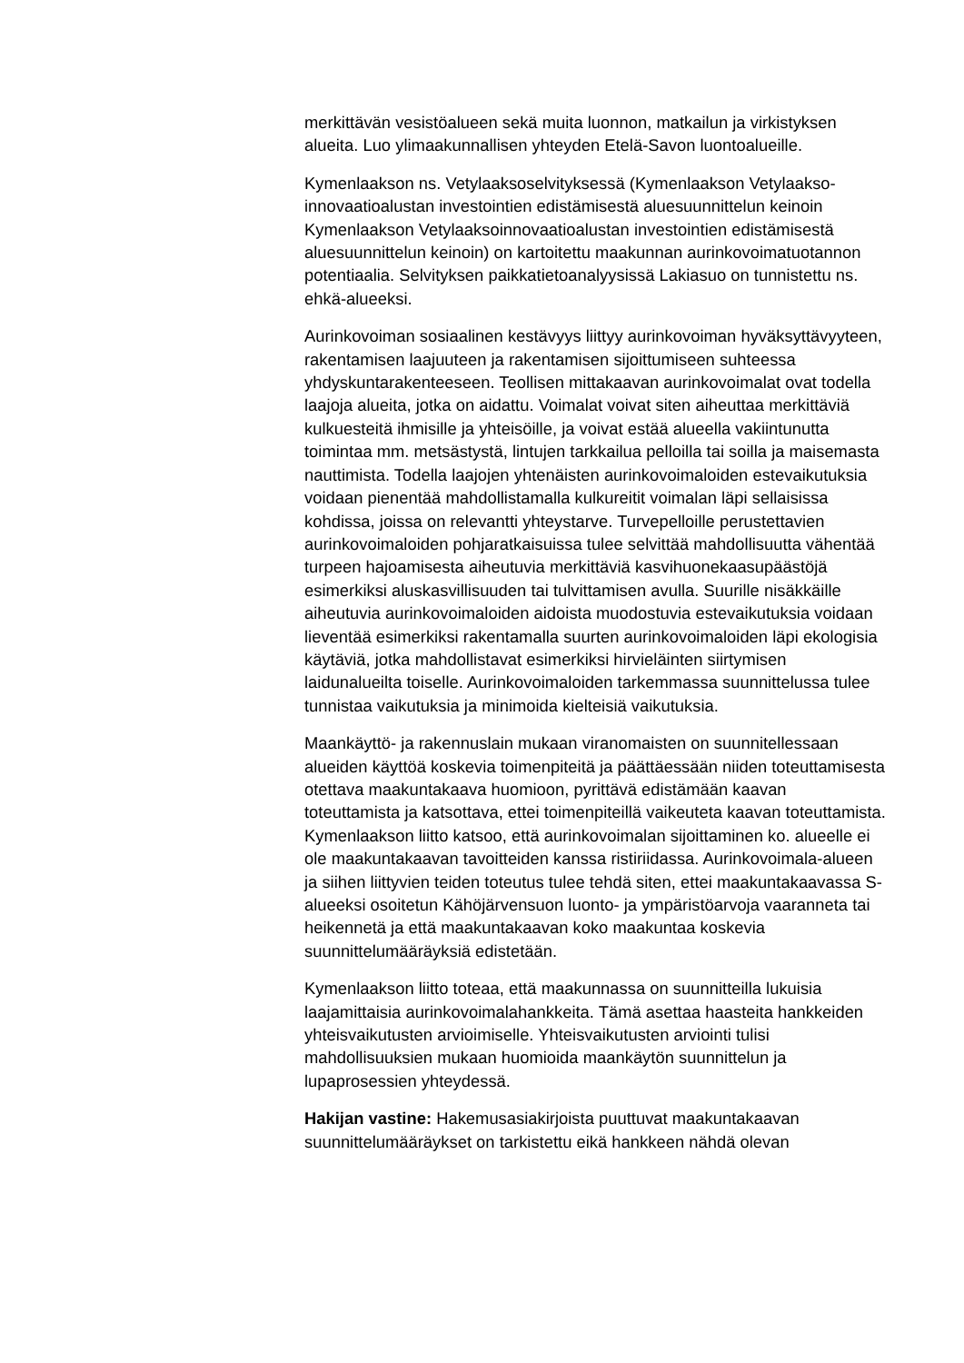merkittävän vesistöalueen sekä muita luonnon, matkailun ja virkistyksen alueita. Luo ylimaakunnallisen yhteyden Etelä-Savon luontoalueille.
Kymenlaakson ns. Vetylaaksoselvityksessä (Kymenlaakson Vetylaakso-innovaatioalustan investointien edistämisestä aluesuunnittelun keinoin Kymenlaakson Vetylaaksoinnovaatioalustan investointien edistämisestä aluesuunnittelun keinoin) on kartoitettu maakunnan aurinkovoimatuotannon potentiaalia. Selvityksen paikkatietoanalyysissä Lakiasuo on tunnistettu ns. ehkä-alueeksi.
Aurinkovoiman sosiaalinen kestävyys liittyy aurinkovoiman hyväksyttävyyteen, rakentamisen laajuuteen ja rakentamisen sijoittumiseen suhteessa yhdyskuntarakenteeseen. Teollisen mittakaavan aurinkovoimalat ovat todella laajoja alueita, jotka on aidattu. Voimalat voivat siten aiheuttaa merkittäviä kulkuesteitä ihmisille ja yhteisöille, ja voivat estää alueella vakiintunutta toimintaa mm. metsästystä, lintujen tarkkailua pelloilla tai soilla ja maisemasta nauttimista. Todella laajojen yhtenäisten aurinkovoimaloiden estevaikutuksia voidaan pienentää mahdollistamalla kulkureitit voimalan läpi sellaisissa kohdissa, joissa on relevantti yhteystarve. Turvepelloille perustettavien aurinkovoimaloiden pohjaratkaisuissa tulee selvittää mahdollisuutta vähentää turpeen hajoamisesta aiheutuvia merkittäviä kasvihuonekaasupäästöjä esimerkiksi aluskasvillisuuden tai tulvittamisen avulla. Suurille nisäkkäille aiheutuvia aurinkovoimaloiden aidoista muodostuvia estevaikutuksia voidaan lieventää esimerkiksi rakentamalla suurten aurinkovoimaloiden läpi ekologisia käytäviä, jotka mahdollistavat esimerkiksi hirvieläinten siirtymisen laidunalueilta toiselle. Aurinkovoimaloiden tarkemmassa suunnittelussa tulee tunnistaa vaikutuksia ja minimoida kielteisiä vaikutuksia.
Maankäyttö- ja rakennuslain mukaan viranomaisten on suunnitellessaan alueiden käyttöä koskevia toimenpiteitä ja päättäessään niiden toteuttamisesta otettava maakuntakaava huomioon, pyrittävä edistämään kaavan toteuttamista ja katsottava, ettei toimenpiteillä vaikeuteta kaavan toteuttamista. Kymenlaakson liitto katsoo, että aurinkovoimalan sijoittaminen ko. alueelle ei ole maakuntakaavan tavoitteiden kanssa ristiriidassa. Aurinkovoimala-alueen ja siihen liittyvien teiden toteutus tulee tehdä siten, ettei maakuntakaavassa S-alueeksi osoitetun Kähöjärvensuon luonto- ja ympäristöarvoja vaaranneta tai heikennetä ja että maakuntakaavan koko maakuntaa koskevia suunnittelumääräyksiä edistetään.
Kymenlaakson liitto toteaa, että maakunnassa on suunnitteilla lukuisia laajamittaisia aurinkovoimalahankkeita. Tämä asettaa haasteita hankkeiden yhteisvaikutusten arvioimiselle. Yhteisvaikutusten arviointi tulisi mahdollisuuksien mukaan huomioida maankäytön suunnittelun ja lupaprosessien yhteydessä.
Hakijan vastine: Hakemusasiakirjoista puuttuvat maakuntakaavan suunnittelumääräykset on tarkistettu eikä hankkeen nähdä olevan